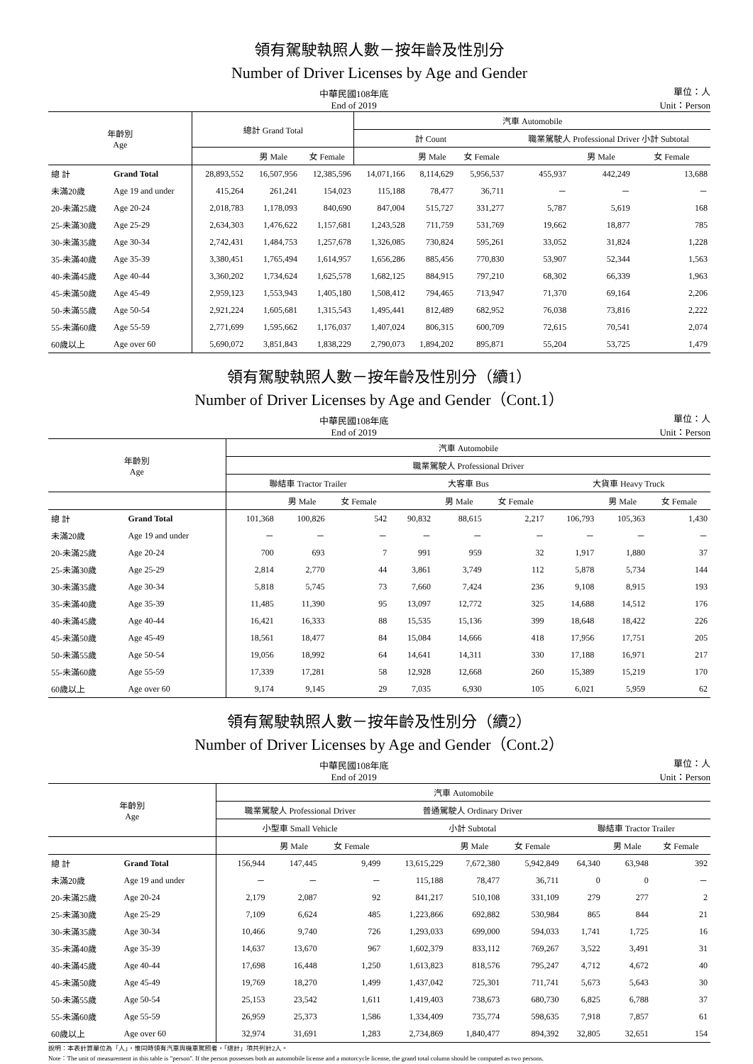領有駕駛執照人數－按年齡及性別分
Number of Driver Licenses by Age and Gender
中華民國108年底
End of 2019 單位：人
Unit：Person
| 年齡別 Age | | 總計 Grand Total | | | 汽車 Automobile | | | | | |
| --- | --- | --- | --- | --- | --- | --- | --- | --- | --- | --- |
| | | | | | 計 Count | | | 職業駕駛人 Professional Driver 小計 Subtotal | | |
| | | | 男 Male | 女 Female | | 男 Male | 女 Female | | 男 Male | 女 Female |
| 總 計 | Grand Total | 28,893,552 | 16,507,956 | 12,385,596 | 14,071,166 | 8,114,629 | 5,956,537 | 455,937 | 442,249 | 13,688 |
| 未滿20歲 | Age 19 and under | 415,264 | 261,241 | 154,023 | 115,188 | 78,477 | 36,711 | － | － | － |
| 20-未滿25歲 | Age 20-24 | 2,018,783 | 1,178,093 | 840,690 | 847,004 | 515,727 | 331,277 | 5,787 | 5,619 | 168 |
| 25-未滿30歲 | Age 25-29 | 2,634,303 | 1,476,622 | 1,157,681 | 1,243,528 | 711,759 | 531,769 | 19,662 | 18,877 | 785 |
| 30-未滿35歲 | Age 30-34 | 2,742,431 | 1,484,753 | 1,257,678 | 1,326,085 | 730,824 | 595,261 | 33,052 | 31,824 | 1,228 |
| 35-未滿40歲 | Age 35-39 | 3,380,451 | 1,765,494 | 1,614,957 | 1,656,286 | 885,456 | 770,830 | 53,907 | 52,344 | 1,563 |
| 40-未滿45歲 | Age 40-44 | 3,360,202 | 1,734,624 | 1,625,578 | 1,682,125 | 884,915 | 797,210 | 68,302 | 66,339 | 1,963 |
| 45-未滿50歲 | Age 45-49 | 2,959,123 | 1,553,943 | 1,405,180 | 1,508,412 | 794,465 | 713,947 | 71,370 | 69,164 | 2,206 |
| 50-未滿55歲 | Age 50-54 | 2,921,224 | 1,605,681 | 1,315,543 | 1,495,441 | 812,489 | 682,952 | 76,038 | 73,816 | 2,222 |
| 55-未滿60歲 | Age 55-59 | 2,771,699 | 1,595,662 | 1,176,037 | 1,407,024 | 806,315 | 600,709 | 72,615 | 70,541 | 2,074 |
| 60歲以上 | Age over 60 | 5,690,072 | 3,851,843 | 1,838,229 | 2,790,073 | 1,894,202 | 895,871 | 55,204 | 53,725 | 1,479 |
領有駕駛執照人數－按年齡及性別分（續1）
Number of Driver Licenses by Age and Gender（Cont.1）
中華民國108年底
End of 2019 單位：人
Unit：Person
| 年齡別 Age | | 汽車 Automobile | | | | | | | | |
| --- | --- | --- | --- | --- | --- | --- | --- | --- | --- | --- |
| | | 職業駕駛人 Professional Driver | | | | | | | | |
| | | 聯結車 Tractor Trailer | | | 大客車 Bus | | | 大貨車 Heavy Truck | | |
| | | | 男 Male | 女 Female | | 男 Male | 女 Female | | 男 Male | 女 Female |
| 總 計 | Grand Total | 101,368 | 100,826 | 542 | 90,832 | 88,615 | 2,217 | 106,793 | 105,363 | 1,430 |
| 未滿20歲 | Age 19 and under | － | － | － | － | － | － | － | － | － |
| 20-未滿25歲 | Age 20-24 | 700 | 693 | 7 | 991 | 959 | 32 | 1,917 | 1,880 | 37 |
| 25-未滿30歲 | Age 25-29 | 2,814 | 2,770 | 44 | 3,861 | 3,749 | 112 | 5,878 | 5,734 | 144 |
| 30-未滿35歲 | Age 30-34 | 5,818 | 5,745 | 73 | 7,660 | 7,424 | 236 | 9,108 | 8,915 | 193 |
| 35-未滿40歲 | Age 35-39 | 11,485 | 11,390 | 95 | 13,097 | 12,772 | 325 | 14,688 | 14,512 | 176 |
| 40-未滿45歲 | Age 40-44 | 16,421 | 16,333 | 88 | 15,535 | 15,136 | 399 | 18,648 | 18,422 | 226 |
| 45-未滿50歲 | Age 45-49 | 18,561 | 18,477 | 84 | 15,084 | 14,666 | 418 | 17,956 | 17,751 | 205 |
| 50-未滿55歲 | Age 50-54 | 19,056 | 18,992 | 64 | 14,641 | 14,311 | 330 | 17,188 | 16,971 | 217 |
| 55-未滿60歲 | Age 55-59 | 17,339 | 17,281 | 58 | 12,928 | 12,668 | 260 | 15,389 | 15,219 | 170 |
| 60歲以上 | Age over 60 | 9,174 | 9,145 | 29 | 7,035 | 6,930 | 105 | 6,021 | 5,959 | 62 |
領有駕駛執照人數－按年齡及性別分（續2）
Number of Driver Licenses by Age and Gender（Cont.2）
中華民國108年底
End of 2019 單位：人
Unit：Person
| 年齡別 Age | | 汽車 Automobile | | | | | | | | |
| --- | --- | --- | --- | --- | --- | --- | --- | --- | --- | --- |
| | | 職業駕駛人 Professional Driver | | | 普通駕駛人 Ordinary Driver | | | | | |
| | | 小型車 Small Vehicle | | | 小計 Subtotal | | | 聯結車 Tractor Trailer | | |
| | | | 男 Male | 女 Female | | 男 Male | 女 Female | | 男 Male | 女 Female |
| 總 計 | Grand Total | 156,944 | 147,445 | 9,499 | 13,615,229 | 7,672,380 | 5,942,849 | 64,340 | 63,948 | 392 |
| 未滿20歲 | Age 19 and under | － | － | － | 115,188 | 78,477 | 36,711 | 0 | 0 | － |
| 20-未滿25歲 | Age 20-24 | 2,179 | 2,087 | 92 | 841,217 | 510,108 | 331,109 | 279 | 277 | 2 |
| 25-未滿30歲 | Age 25-29 | 7,109 | 6,624 | 485 | 1,223,866 | 692,882 | 530,984 | 865 | 844 | 21 |
| 30-未滿35歲 | Age 30-34 | 10,466 | 9,740 | 726 | 1,293,033 | 699,000 | 594,033 | 1,741 | 1,725 | 16 |
| 35-未滿40歲 | Age 35-39 | 14,637 | 13,670 | 967 | 1,602,379 | 833,112 | 769,267 | 3,522 | 3,491 | 31 |
| 40-未滿45歲 | Age 40-44 | 17,698 | 16,448 | 1,250 | 1,613,823 | 818,576 | 795,247 | 4,712 | 4,672 | 40 |
| 45-未滿50歲 | Age 45-49 | 19,769 | 18,270 | 1,499 | 1,437,042 | 725,301 | 711,741 | 5,673 | 5,643 | 30 |
| 50-未滿55歲 | Age 50-54 | 25,153 | 23,542 | 1,611 | 1,419,403 | 738,673 | 680,730 | 6,825 | 6,788 | 37 |
| 55-未滿60歲 | Age 55-59 | 26,959 | 25,373 | 1,586 | 1,334,409 | 735,774 | 598,635 | 7,918 | 7,857 | 61 |
| 60歲以上 | Age over 60 | 32,974 | 31,691 | 1,283 | 2,734,869 | 1,840,477 | 894,392 | 32,805 | 32,651 | 154 |
說明：本表計算單位為「人」，惟同時領有汽車與機車駕照者，「總計」項共列計2人。
Note：The unit of measurement in this table is "person". If the person possesses both an automobile license and a motorcycle license, the grand total column should be computed as two persons.